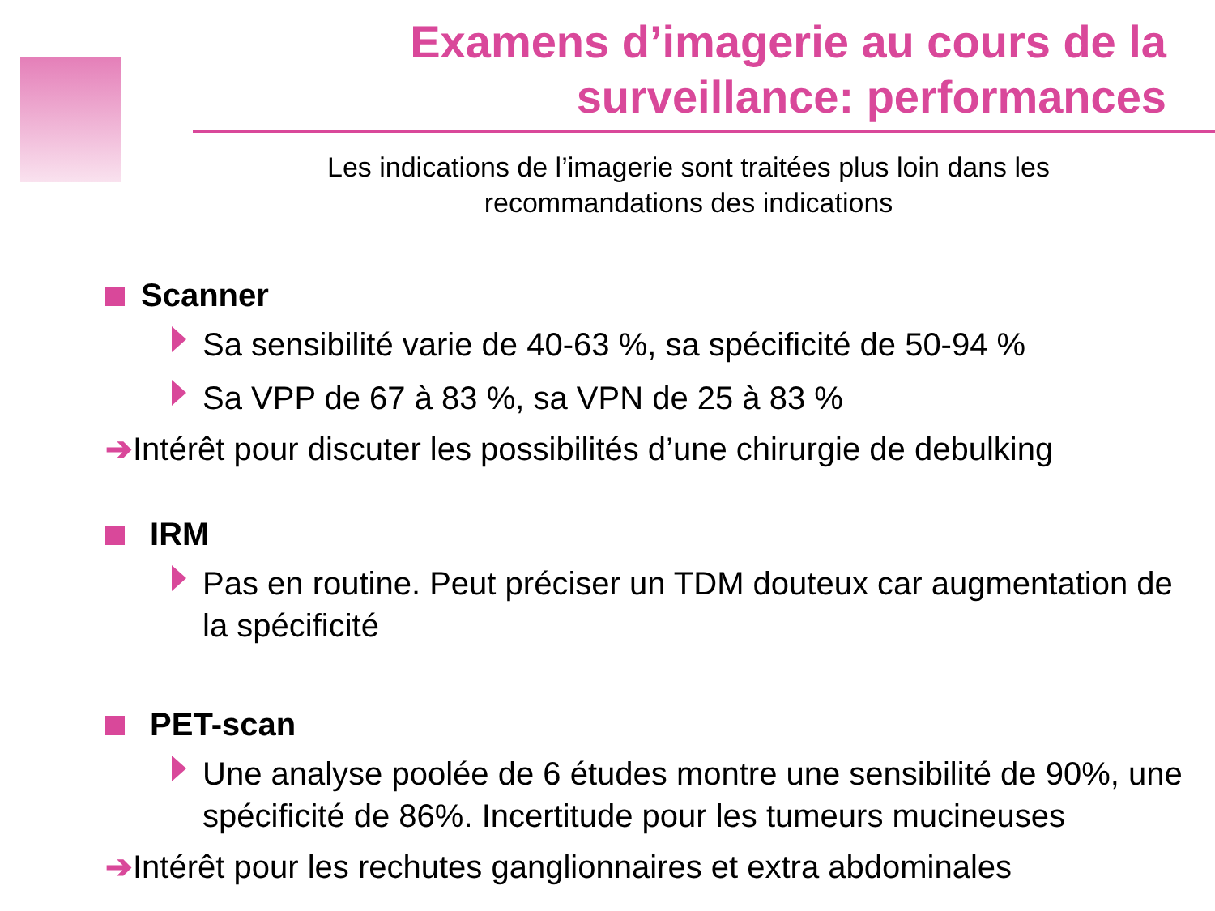Examens d’imagerie au cours de la surveillance: performances
Les indications de l’imagerie sont traitées plus loin dans les recommandations des indications
Scanner
Sa sensibilité varie de 40-63 %, sa spécificité de 50-94 %
Sa VPP de 67 à 83 %, sa VPN de 25 à 83 %
➔Intérêt pour discuter les possibilités d’une chirurgie de debulking
IRM
Pas en routine. Peut préciser un TDM douteux car augmentation de la spécificité
PET-scan
Une analyse poolée de 6 études montre une sensibilité de 90%, une spécificité de 86%. Incertitude pour les tumeurs mucineuses
➔Intérêt pour les rechutes ganglionnaires et extra abdominales